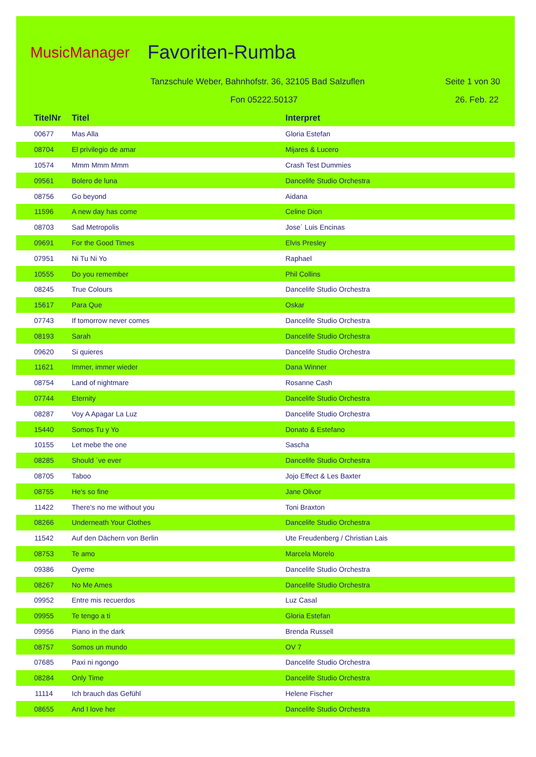MusicManager Favoriten-Rumba
Tanzschule Weber, Bahnhofstr. 36, 32105 Bad Salzuflen
Seite 1 von 30
Fon 05222.50137 26. Feb. 22
TitelNr Titel Interpret
| 00677 | Mas Alla | Gloria Estefan |
| 08704 | El privilegio de amar | Mijares & Lucero |
| 10574 | Mmm Mmm Mmm | Crash Test Dummies |
| 09561 | Bolero de luna | Dancelife Studio Orchestra |
| 08756 | Go beyond | Aidana |
| 11596 | A new day has come | Celine Dion |
| 08703 | Sad Metropolis | Jose´ Luis Encinas |
| 09691 | For the Good Times | Elvis Presley |
| 07951 | Ni Tu Ni Yo | Raphael |
| 10555 | Do you remember | Phil Collins |
| 08245 | True Colours | Dancelife Studio Orchestra |
| 15617 | Para Que | Oskar |
| 07743 | If tomorrow never comes | Dancelife Studio Orchestra |
| 08193 | Sarah | Dancelife Studio Orchestra |
| 09620 | Si quieres | Dancelife Studio Orchestra |
| 11621 | Immer, immer wieder | Dana Winner |
| 08754 | Land of nightmare | Rosanne Cash |
| 07744 | Eternity | Dancelife Studio Orchestra |
| 08287 | Voy A Apagar La Luz | Dancelife Studio Orchestra |
| 15440 | Somos Tu y Yo | Donato & Estefano |
| 10155 | Let mebe the one | Sascha |
| 08285 | Should ´ve ever | Dancelife Studio Orchestra |
| 08705 | Taboo | Jojo Effect & Les Baxter |
| 08755 | He's so fine | Jane Olivor |
| 11422 | There's no me without you | Toni Braxton |
| 08266 | Underneath Your Clothes | Dancelife Studio Orchestra |
| 11542 | Auf den Dächern von Berlin | Ute Freudenberg / Christian Lais |
| 08753 | Te amo | Marcela Morelo |
| 09386 | Oyeme | Dancelife Studio Orchestra |
| 08267 | No Me Ames | Dancelife Studio Orchestra |
| 09952 | Entre mis recuerdos | Luz Casal |
| 09955 | Te tengo a ti | Gloria Estefan |
| 09956 | Piano in the dark | Brenda Russell |
| 08757 | Somos un mundo | OV 7 |
| 07685 | Paxi ni ngongo | Dancelife Studio Orchestra |
| 08284 | Only Time | Dancelife Studio Orchestra |
| 11114 | Ich brauch das Gefühl | Helene Fischer |
| 08655 | And I love her | Dancelife Studio Orchestra |